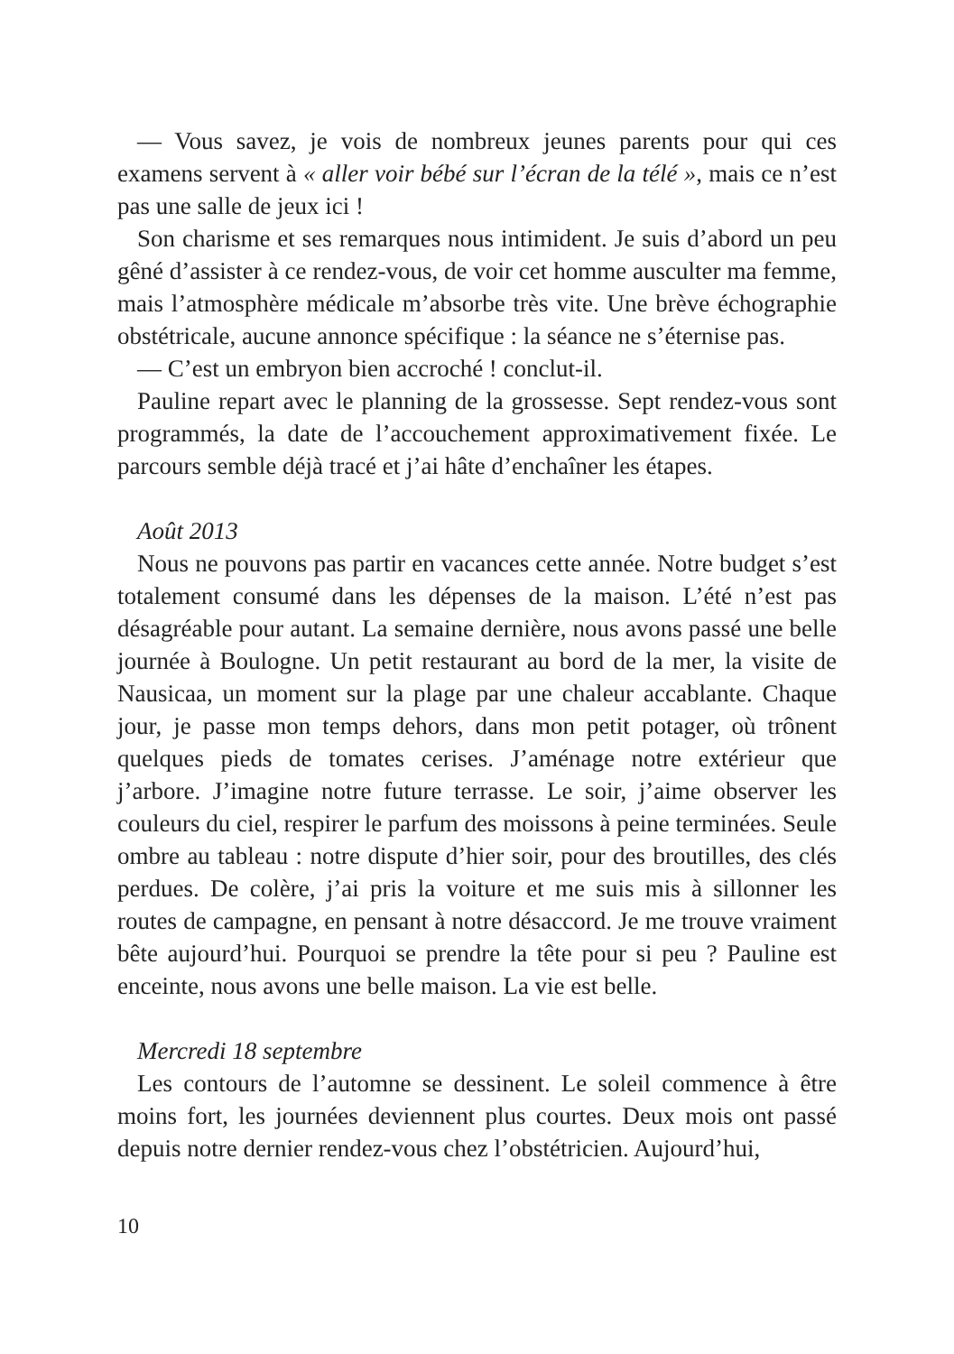— Vous savez, je vois de nombreux jeunes parents pour qui ces examens servent à « aller voir bébé sur l’écran de la télé », mais ce n’est pas une salle de jeux ici !
Son charisme et ses remarques nous intimident. Je suis d’abord un peu gêné d’assister à ce rendez-vous, de voir cet homme ausculter ma femme, mais l’atmosphère médicale m’absorbe très vite. Une brève échographie obstétricale, aucune annonce spécifique : la séance ne s’éternise pas.
— C’est un embryon bien accroché ! conclut-il.
Pauline repart avec le planning de la grossesse. Sept rendez-vous sont programmés, la date de l’accouchement approximativement fixée. Le parcours semble déjà tracé et j’ai hâte d’enchaîner les étapes.
Août 2013
Nous ne pouvons pas partir en vacances cette année. Notre budget s’est totalement consumé dans les dépenses de la maison. L’été n’est pas désagréable pour autant. La semaine dernière, nous avons passé une belle journée à Boulogne. Un petit restaurant au bord de la mer, la visite de Nausicaa, un moment sur la plage par une chaleur accablante. Chaque jour, je passe mon temps dehors, dans mon petit potager, où trônent quelques pieds de tomates cerises. J’aménage notre extérieur que j’arbore. J’imagine notre future terrasse. Le soir, j’aime observer les couleurs du ciel, respirer le parfum des moissons à peine terminées. Seule ombre au tableau : notre dispute d’hier soir, pour des broutilles, des clés perdues. De colère, j’ai pris la voiture et me suis mis à sillonner les routes de campagne, en pensant à notre désaccord. Je me trouve vraiment bête aujourd’hui. Pourquoi se prendre la tête pour si peu ? Pauline est enceinte, nous avons une belle maison. La vie est belle.
Mercredi 18 septembre
Les contours de l’automne se dessinent. Le soleil commence à être moins fort, les journées deviennent plus courtes. Deux mois ont passé depuis notre dernier rendez-vous chez l’obstétricien. Aujourd’hui,
10